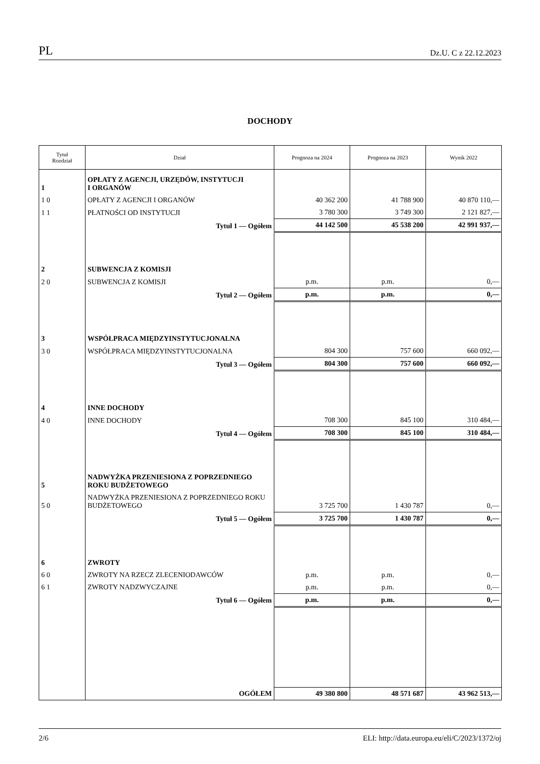PL Dz.U. C z 22.12.2023
DOCHODY
| Tytuł Rozdział | Dział | Prognoza na 2024 | Prognoza na 2023 | Wynik 2022 |
| --- | --- | --- | --- | --- |
| 1 | OPŁATY Z AGENCJI, URZĘDÓW, INSTYTUCJI I ORGANÓW | | | |
| 1 0 | OPŁATY Z AGENCJI I ORGANÓW | 40 362 200 | 41 788 900 | 40 870 110,— |
| 1 1 | PŁATNOŚCI OD INSTYTUCJI | 3 780 300 | 3 749 300 | 2 121 827,— |
| | Tytuł 1 — Ogółem | 44 142 500 | 45 538 200 | 42 991 937,— |
| 2 | SUBWENCJA Z KOMISJI | | | |
| 2 0 | SUBWENCJA Z KOMISJI | p.m. | p.m. | 0,— |
| | Tytuł 2 — Ogółem | p.m. | p.m. | 0,— |
| 3 | WSPÓŁPRACA MIĘDZYINSTYTUCJONALNA | | | |
| 3 0 | WSPÓŁPRACA MIĘDZYINSTYTUCJONALNA | 804 300 | 757 600 | 660 092,— |
| | Tytuł 3 — Ogółem | 804 300 | 757 600 | 660 092,— |
| 4 | INNE DOCHODY | | | |
| 4 0 | INNE DOCHODY | 708 300 | 845 100 | 310 484,— |
| | Tytuł 4 — Ogółem | 708 300 | 845 100 | 310 484,— |
| 5 | NADWYŻKA PRZENIESIONA Z POPRZEDNIEGO ROKU BUDŻETOWEGO | | | |
| 5 0 | NADWYŻKA PRZENIESIONA Z POPRZEDNIEGO ROKU BUDŻETOWEGO | 3 725 700 | 1 430 787 | 0,— |
| | Tytuł 5 — Ogółem | 3 725 700 | 1 430 787 | 0,— |
| 6 | ZWROTY | | | |
| 6 0 | ZWROTY NA RZECZ ZLECENIODAWCÓW | p.m. | p.m. | 0,— |
| 6 1 | ZWROTY NADZWYCZAJNE | p.m. | p.m. | 0,— |
| | Tytuł 6 — Ogółem | p.m. | p.m. | 0,— |
| | OGÓŁEM | 49 380 800 | 48 571 687 | 43 962 513,— |
2/6 ELI: http://data.europa.eu/eli/C/2023/1372/oj